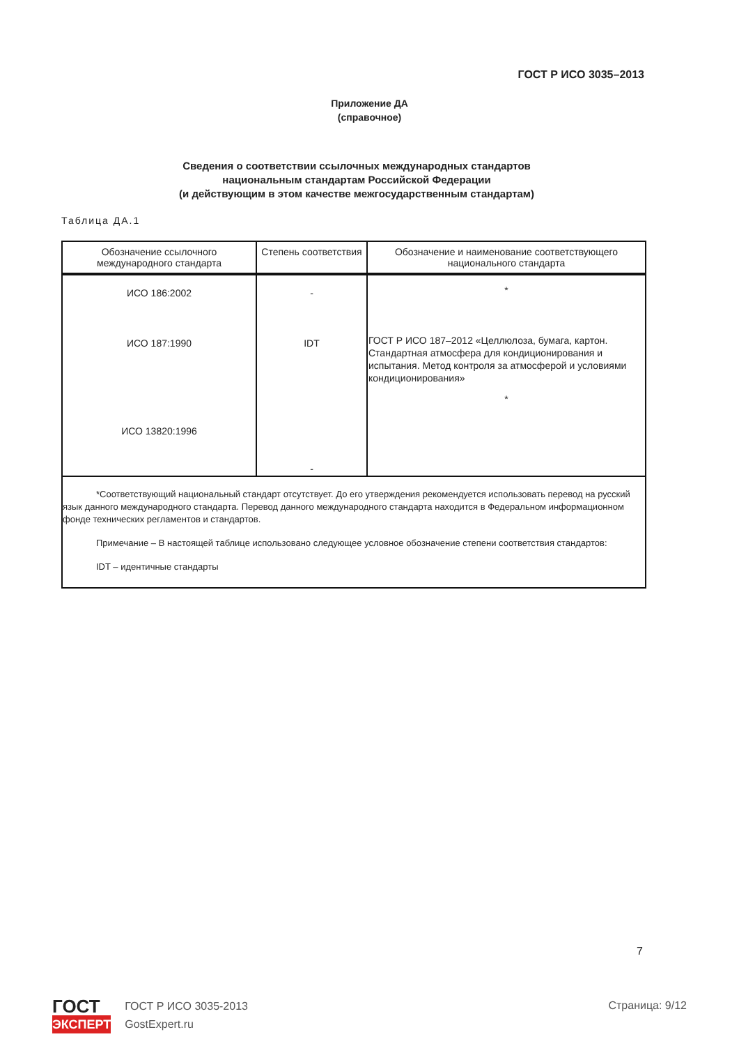ГОСТ Р ИСО 3035–2013
Приложение ДА
(справочное)
Сведения о соответствии ссылочных международных стандартов
национальным стандартам Российской Федерации
(и действующим в этом качестве межгосударственным стандартам)
Таблица ДА.1
| Обозначение ссылочного международного стандарта | Степень соответствия | Обозначение и наименование соответствующего национального стандарта |
| --- | --- | --- |
| ИСО 186:2002 ИСО 187:1990 ИСО 13820:1996 | - IDT - | * ГОСТ Р ИСО 187–2012 «Целлюлоза, бумага, картон. Стандартная атмосфера для кондиционирования и испытания. Метод контроля за атмосферой и условиями кондиционирования» * |
| *Соответствующий национальный стандарт отсутствует. До его утверждения рекомендуется использовать перевод на русский язык данного международного стандарта. Перевод данного международного стандарта находится в Федеральном информационном фонде технических регламентов и стандартов. Примечание – В настоящей таблице использовано следующее условное обозначение степени соответствия стандартов: IDT – идентичные стандарты | | |
7
ГОСТ
ЭКСПЕРТ
ГОСТ Р ИСО 3035-2013
GostExpert.ru
Страница: 9/12